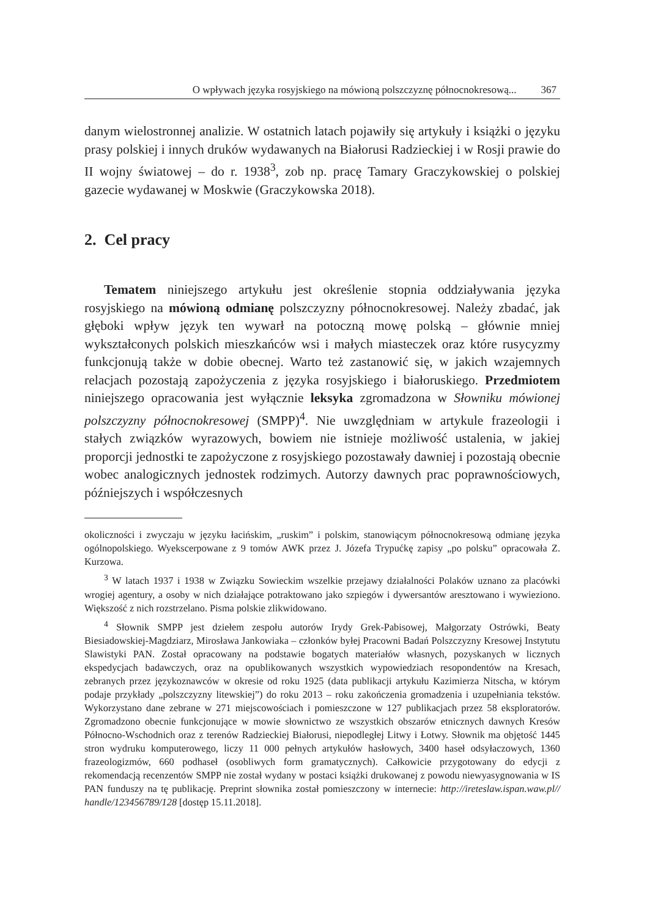O wpływach języka rosyjskiego na mówioną polszczyznę północnokresową... 367
danym wielostronnej analizie. W ostatnich latach pojawiły się artykuły i książki o języku prasy polskiej i innych druków wydawanych na Białorusi Radzieckiej i w Rosji prawie do II wojny światowej – do r. 1938<sup>3</sup>, zob np. pracę Tamary Graczykowskiej o polskiej gazecie wydawanej w Moskwie (Graczykowska 2018).
2. Cel pracy
Tematem niniejszego artykułu jest określenie stopnia oddziaływania języka rosyjskiego na mówioną odmianę polszczyzny północnokresowej. Należy zbadać, jak głęboki wpływ język ten wywarł na potoczną mowę polską – głównie mniej wykształconych polskich mieszkańców wsi i małych miasteczek oraz które rusycyzmy funkcjonują także w dobie obecnej. Warto też zastanowić się, w jakich wzajemnych relacjach pozostają zapożyczenia z języka rosyjskiego i białoruskiego. Przedmiotem niniejszego opracowania jest wyłącznie leksyka zgromadzona w Słowniku mówionej polszczyzny północnokresowej (SMPP)<sup>4</sup>. Nie uwzględniam w artykule frazeologii i stałych związków wyrazowych, bowiem nie istnieje możliwość ustalenia, w jakiej proporcji jednostki te zapożyczone z rosyjskiego pozostawały dawniej i pozostają obecnie wobec analogicznych jednostek rodzimych. Autorzy dawnych prac poprawnościowych, późniejszych i współczesnych
okoliczności i zwyczaju w języku łacińskim, „ruskim” i polskim, stanowiącym północnokresową odmianę języka ogólnopolskiego. Wyekscerpowane z 9 tomów AWK przez J. Józefa Trypućkę zapisy „po polsku” opracowała Z. Kurzowa.
<sup>3</sup> W latach 1937 i 1938 w Związku Sowieckim wszelkie przejawy działalności Polaków uznano za placówki wrogiej agentury, a osoby w nich działające potraktowano jako szpiegów i dywersantów aresztowano i wywieziono. Większość z nich rozstrzelano. Pisma polskie zlikwidowano.
<sup>4</sup> Słownik SMPP jest dziełem zespołu autorów Irydy Grek-Pabisowej, Małgorzaty Ostrówki, Beaty Biesiadowskiej-Magdziarz, Mirosława Jankowiaka – członków byłej Pracowni Badań Polszczyzny Kresowej Instytutu Slawistyki PAN. Został opracowany na podstawie bogatych materiałów własnych, pozyskanych w licznych ekspedycjach badawczych, oraz na opublikowanych wszystkich wypowiedziach resopondentów na Kresach, zebranych przez językoznawców w okresie od roku 1925 (data publikacji artykułu Kazimierza Nitscha, w którym podaje przykłady „polszczyzny litewskiej”) do roku 2013 – roku zakończenia gromadzenia i uzupełniania tekstów. Wykorzystano dane zebrane w 271 miejscowościach i pomieszczone w 127 publikacjach przez 58 eksploratorów. Zgromadzono obecnie funkcjonujące w mowie słownictwo ze wszystkich obszarów etnicznych dawnych Kresów Północno-Wschodnich oraz z terenów Radzieckiej Białorusi, niepodległej Litwy i Łotwy. Słownik ma objętość 1445 stron wydruku komputerowego, liczy 11 000 pełnych artykułów hasłowych, 3400 haseł odsyłaczowych, 1360 frazeologizmów, 660 podhaseł (osobliwych form gramatycznych). Całkowicie przygotowany do edycji z rekomendacją recenzentów SMPP nie został wydany w postaci książki drukowanej z powodu niewyasygnowania w IS PAN funduszy na tę publikację. Preprint słownika został pomieszczony w internecie: http://ireteslaw.ispan.waw.pl// handle/123456789/128 [dostęp 15.11.2018].